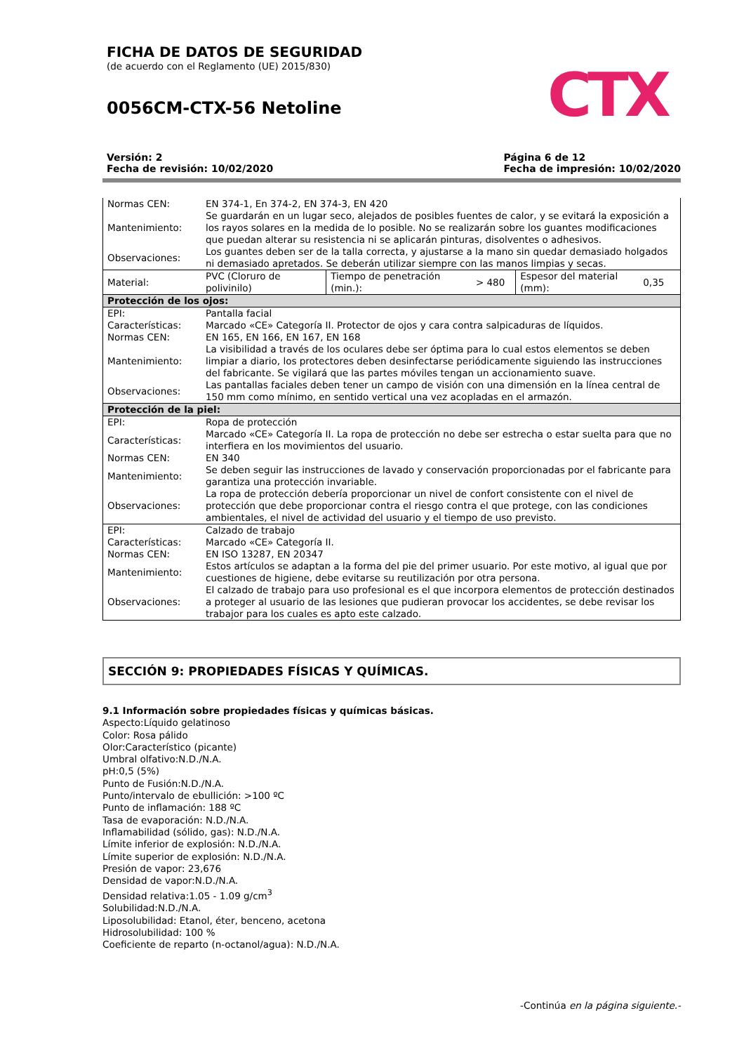FICHA DE DATOS DE SEGURIDAD
(de acuerdo con el Reglamento (UE) 2015/830)
0056CM-CTX-56 Netoline
CTX
Versión: 2
Fecha de revisión: 10/02/2020
Página 6 de 12
Fecha de impresión: 10/02/2020
| Normas CEN: | EN 374-1, En 374-2, EN 374-3, EN 420 | | | | |
| Mantenimiento: | Se guardarán en un lugar seco, alejados de posibles fuentes de calor, y se evitará la exposición a los rayos solares en la medida de lo posible. No se realizarán sobre los guantes modificaciones que puedan alterar su resistencia ni se aplicarán pinturas, disolventes o adhesivos. | | | | |
| Observaciones: | Los guantes deben ser de la talla correcta, y ajustarse a la mano sin quedar demasiado holgados ni demasiado apretados. Se deberán utilizar siempre con las manos limpias y secas. | | | | |
| Material: | PVC (Cloruro de polivinilo) | Tiempo de penetración (min.): | > 480 | Espesor del material (mm): | 0,35 |
| Protección de los ojos: | | | | | |
| EPI: | Pantalla facial | | | | |
| Características: | Marcado «CE» Categoría II. Protector de ojos y cara contra salpicaduras de líquidos. | | | | |
| Normas CEN: | EN 165, EN 166, EN 167, EN 168 | | | | |
| Mantenimiento: | La visibilidad a través de los oculares debe ser óptima para lo cual estos elementos se deben limpiar a diario, los protectores deben desinfectarse periódicamente siguiendo las instrucciones del fabricante. Se vigilará que las partes móviles tengan un accionamiento suave. | | | | |
| Observaciones: | Las pantallas faciales deben tener un campo de visión con una dimensión en la línea central de 150 mm como mínimo, en sentido vertical una vez acopladas en el armazón. | | | | |
| Protección de la piel: | | | | | |
| EPI: | Ropa de protección | | | | |
| Características: | Marcado «CE» Categoría II. La ropa de protección no debe ser estrecha o estar suelta para que no interfiera en los movimientos del usuario. | | | | |
| Normas CEN: | EN 340 | | | | |
| Mantenimiento: | Se deben seguir las instrucciones de lavado y conservación proporcionadas por el fabricante para garantiza una protección invariable. | | | | |
| Observaciones: | La ropa de protección debería proporcionar un nivel de confort consistente con el nivel de protección que debe proporcionar contra el riesgo contra el que protege, con las condiciones ambientales, el nivel de actividad del usuario y el tiempo de uso previsto. | | | | |
| EPI: | Calzado de trabajo | | | | |
| Características: | Marcado «CE» Categoría II. | | | | |
| Normas CEN: | EN ISO 13287, EN 20347 | | | | |
| Mantenimiento: | Estos artículos se adaptan a la forma del pie del primer usuario. Por este motivo, al igual que por cuestiones de higiene, debe evitarse su reutilización por otra persona. | | | | |
| Observaciones: | El calzado de trabajo para uso profesional es el que incorpora elementos de protección destinados a proteger al usuario de las lesiones que pudieran provocar los accidentes, se debe revisar los trabajor para los cuales es apto este calzado. | | | | |
SECCIÓN 9: PROPIEDADES FÍSICAS Y QUÍMICAS.
9.1 Información sobre propiedades físicas y químicas básicas.
Aspecto:Líquido gelatinoso
Color: Rosa pálido
Olor:Característico (picante)
Umbral olfativo:N.D./N.A.
pH:0,5 (5%)
Punto de Fusión:N.D./N.A.
Punto/intervalo de ebullición: >100 ºC
Punto de inflamación: 188 ºC
Tasa de evaporación: N.D./N.A.
Inflamabilidad (sólido, gas): N.D./N.A.
Límite inferior de explosión: N.D./N.A.
Límite superior de explosión: N.D./N.A.
Presión de vapor: 23,676
Densidad de vapor:N.D./N.A.
Densidad relativa:1.05 - 1.09 g/cm<sup>3</sup>
Solubilidad:N.D./N.A.
Liposolubilidad: Etanol, éter, benceno, acetona
Hidrosolubilidad: 100 %
Coeficiente de reparto (n-octanol/agua): N.D./N.A.
-Continúa en la página siguiente.-